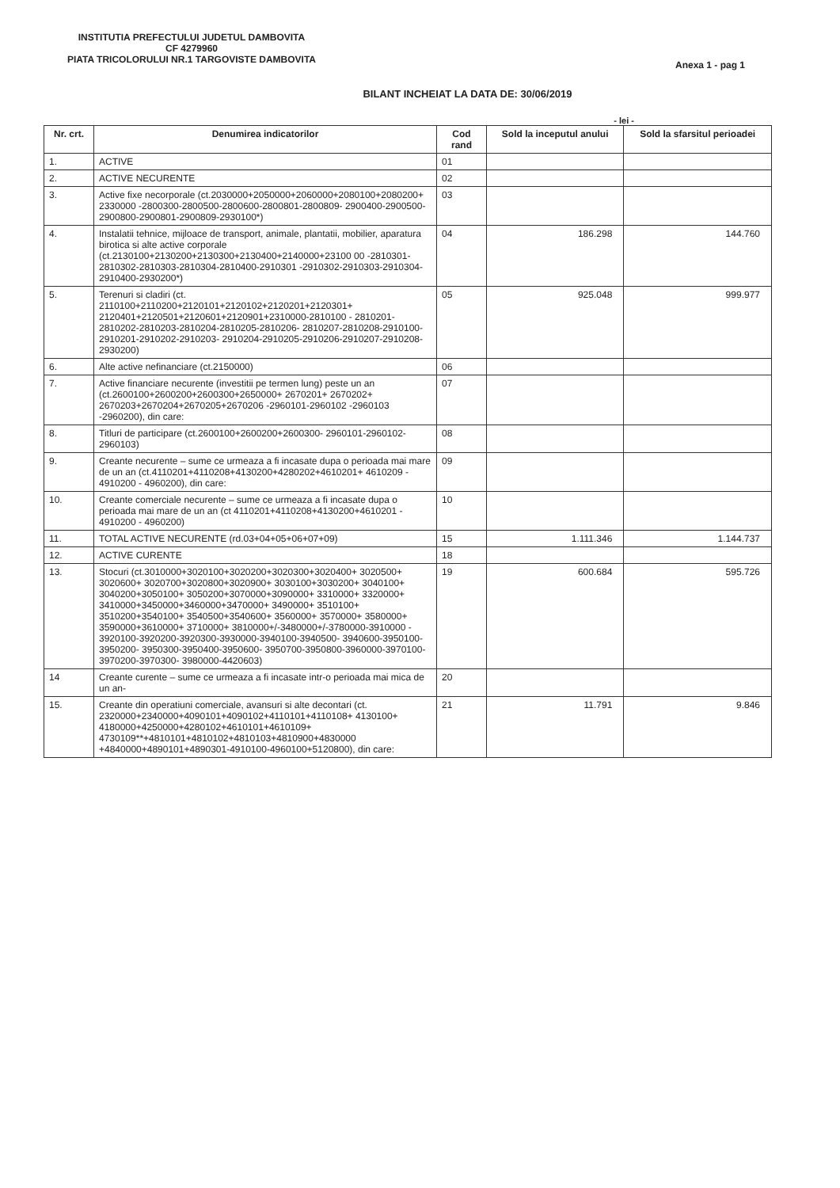INSTITUTIA PREFECTULUI JUDETUL DAMBOVITA
CF 4279960
PIATA TRICOLORULUI NR.1 TARGOVISTE DAMBOVITA
Anexa 1 - pag 1
BILANT INCHEIAT LA DATA DE: 30/06/2019
- lei -
| Nr. crt. | Denumirea indicatorilor | Cod rand | Sold la inceputul anului | Sold la sfarsitul perioadei |
| --- | --- | --- | --- | --- |
| 1. | ACTIVE | 01 | | |
| 2. | ACTIVE NECURENTE | 02 | | |
| 3. | Active fixe necorporale (ct.2030000+2050000+2060000+2080100+2080200+ 2330000 -2800300-2800500-2800600-2800801-2800809- 2900400-2900500-2900800-2900801-2900809-2930100*) | 03 | | |
| 4. | Instalatii tehnice, mijloace de transport, animale, plantatii, mobilier, aparatura birotica si alte active corporale (ct.2130100+2130200+2130300+2130400+2140000+23100 00 -2810301-2810302-2810303-2810304-2810400-2910301 -2910302-2910303-2910304-2910400-2930200*) | 04 | 186.298 | 144.760 |
| 5. | Terenuri si cladiri (ct. 2110100+2110200+2120101+2120102+2120201+2120301+ 2120401+2120501+2120601+2120901+2310000-2810100 - 2810201-2810202-2810203-2810204-2810205-2810206- 2810207-2810208-2910100-2910201-2910202-2910203- 2910204-2910205-2910206-2910207-2910208-2930200) | 05 | 925.048 | 999.977 |
| 6. | Alte active nefinanciare (ct.2150000) | 06 | | |
| 7. | Active financiare necurente (investitii pe termen lung) peste un an (ct.2600100+2600200+2600300+2650000+ 2670201+ 2670202+ 2670203+2670204+2670205+2670206 -2960101-2960102 -2960103 -2960200), din care: | 07 | | |
| 8. | Titluri de participare (ct.2600100+2600200+2600300- 2960101-2960102-2960103) | 08 | | |
| 9. | Creante necurente – sume ce urmeaza a fi incasate dupa o perioada mai mare de un an (ct.4110201+4110208+4130200+4280202+4610201+ 4610209 - 4910200 - 4960200), din care: | 09 | | |
| 10. | Creante comerciale necurente – sume ce urmeaza a fi incasate dupa o perioada mai mare de un an (ct 4110201+4110208+4130200+4610201 - 4910200 - 4960200) | 10 | | |
| 11. | TOTAL ACTIVE NECURENTE (rd.03+04+05+06+07+09) | 15 | 1.111.346 | 1.144.737 |
| 12. | ACTIVE CURENTE | 18 | | |
| 13. | Stocuri (ct.3010000+3020100+3020200+3020300+3020400+ 3020500+ 3020600+ 3020700+3020800+3020900+ 3030100+3030200+ 3040100+ 3040200+3050100+ 3050200+3070000+3090000+ 3310000+ 3320000+ 3410000+3450000+3460000+3470000+ 3490000+ 3510100+ 3510200+3540100+ 3540500+3540600+ 3560000+ 3570000+ 3580000+ 3590000+3610000+ 3710000+ 3810000+/-3480000+/-3780000-3910000 - 3920100-3920200-3920300-3930000-3940100-3940500- 3940600-3950100-3950200- 3950300-3950400-3950600- 3950700-3950800-3960000-3970100-3970200-3970300- 3980000-4420603) | 19 | 600.684 | 595.726 |
| 14 | Creante curente – sume ce urmeaza a fi incasate intr-o perioada mai mica de un an- | 20 | | |
| 15. | Creante din operatiuni comerciale, avansuri si alte decontari (ct. 2320000+2340000+4090101+4090102+4110101+4110108+ 4130100+ 4180000+4250000+4280102+4610101+4610109+ 4730109**+4810101+4810102+4810103+4810900+4830000 +4840000+4890101+4890301-4910100-4960100+5120800), din care: | 21 | 11.791 | 9.846 |